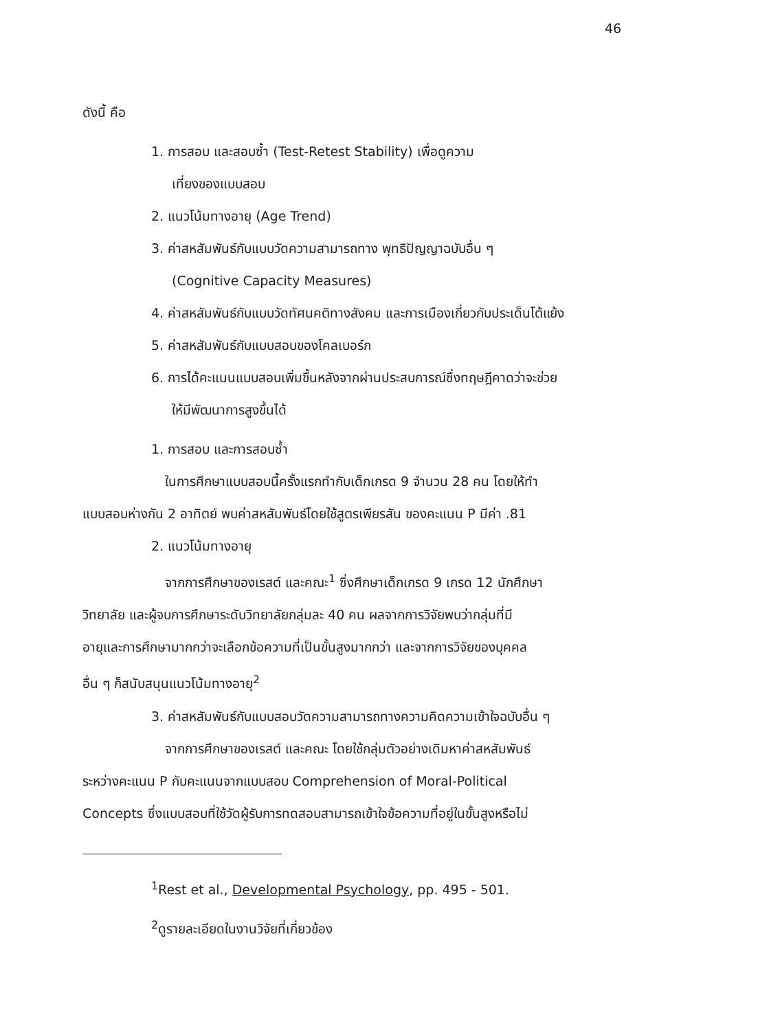46
ดังนี้ คือ
1. การสอบ และสอบซ้ำ (Test-Retest Stability) เพื่อดูความ
เที่ยงของแบบสอบ
2. แนวโน้มทางอายุ (Age Trend)
3. ค่าสหสัมพันธ์กับแบบวัดความสามารถทาง พุทธิปัญญาฉบับอื่น ๆ
(Cognitive Capacity Measures)
4. ค่าสหสัมพันธ์กับแบบวัดทัศนคติทางสังคม และการเมืองเกี่ยวกับประเด็นโต้แย้ง
5. ค่าสหสัมพันธ์กับแบบสอบของโคลเบอร์ก
6. การได้คะแนนแบบสอบเพิ่มขึ้นหลังจากผ่านประสบการณ์ซึ่งทฤษฎีคาดว่าจะช่วย
ให้มีพัฒนาการสูงขึ้นได้
1. การสอบ และการสอบซ้ำ
ในการศึกษาแบบสอบนี้ครั้งแรกทำกับเด็กเกรด 9 จำนวน 28 คน โดยให้ทำ
แบบสอบห่างกัน 2 อาทิตย์ พบค่าสหสัมพันธ์โดยใช้สูตรเพียรสัน ของคะแนน P มีค่า .81
2. แนวโน้มทางอายุ
จากการศึกษาของเรสต์ และคณะ<sup>1</sup> ซึ่งศึกษาเด็กเกรด 9 เกรด 12 นักศึกษา
วิทยาลัย และผู้จบการศึกษาระดับวิทยาลัยกลุ่มละ 40 คน ผลจากการวิจัยพบว่ากลุ่มที่มี
อายุและการศึกษามากกว่าจะเลือกข้อความที่เป็นขั้นสูงมากกว่า และจากการวิจัยของบุคคล
อื่น ๆ ก็สนับสนุนแนวโน้มทางอายุ<sup>2</sup>
3. ค่าสหสัมพันธ์กับแบบสอบวัดความสามารถทางความคิดความเข้าใจฉบับอื่น ๆ
จากการศึกษาของเรสต์ และคณะ โดยใช้กลุ่มตัวอย่างเดิมหาค่าสหสัมพันธ์
ระหว่างคะแนน P กับคะแนนจากแบบสอบ Comprehension of Moral-Political
Concepts ซึ่งแบบสอบที่ใช้วัดผู้รับการทดสอบสามารถเข้าใจข้อความที่อยู่ในขั้นสูงหรือไม่
<sup>1</sup> Rest et al., Developmental Psychology, pp. 495 - 501.
<sup>2</sup> ดูรายละเอียดในงานวิจัยที่เกี่ยวข้อง